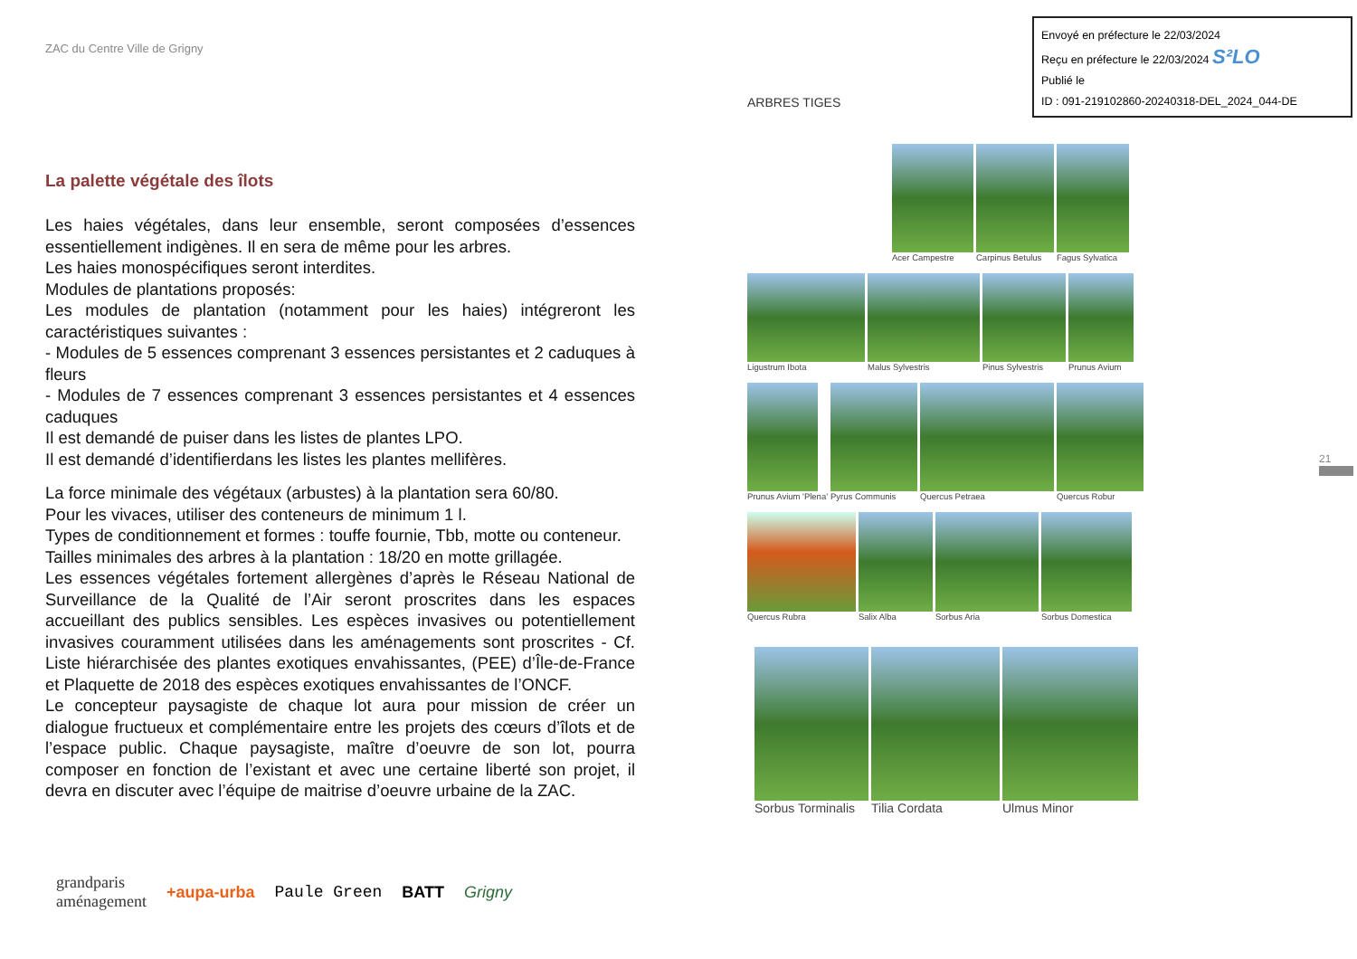ZAC du Centre Ville de Grigny
La palette végétale des îlots
Les haies végétales, dans leur ensemble, seront composées d’essences essentiellement indigènes. Il en sera de même pour les arbres.
Les haies monospécifiques seront interdites.
Modules de plantations proposés:
Les modules de plantation (notamment pour les haies) intégreront les caractéristiques suivantes :
- Modules de 5 essences comprenant 3 essences persistantes et 2 caduques à fleurs
- Modules de 7 essences comprenant 3 essences persistantes et 4 essences caduques
Il est demandé de puiser dans les listes de plantes LPO.
Il est demandé d’identifierdans les listes les plantes mellifères.
La force minimale des végétaux (arbustes) à la plantation sera 60/80.
Pour les vivaces, utiliser des conteneurs de minimum 1 l.
Types de conditionnement et formes : touffe fournie, Tbb, motte ou conteneur.
Tailles minimales des arbres à la plantation : 18/20 en motte grillagée.
Les essences végétales fortement allergènes d’après le Réseau National de Surveillance de la Qualité de l’Air seront proscrites dans les espaces accueillant des publics sensibles. Les espèces invasives ou potentiellement invasives couramment utilisées dans les aménagements sont proscrites - Cf. Liste hiérarchisée des plantes exotiques envahissantes, (PEE) d’Île-de-France et Plaquette de 2018 des espèces exotiques envahissantes de l’ONCF.
Le concepteur paysagiste de chaque lot aura pour mission de créer un dialogue fructueux et complémentaire entre les projets des cœurs d’îlots et de l’espace public. Chaque paysagiste, maître d’oeuvre de son lot, pourra composer en fonction de l’existant et avec une certaine liberté son projet, il devra en discuter avec l’équipe de maitrise d’oeuvre urbaine de la ZAC.
grandparis
aménagement +aupa-urba Paule Green BATT Grigny
Envoyé en préfecture le 22/03/2024
Reçu en préfecture le 22/03/2024 S²LO
Publié le
ID : 091-219102860-20240318-DEL_2024_044-DE
ARBRES TIGES
Acer Campestre Carpinus Betulus Fagus Sylvatica
Ligustrum Ibota Malus Sylvestris Pinus Sylvestris Prunus Avium
Prunus Avium 'Plena' Pyrus Communis Quercus Petraea Quercus Robur
Quercus Rubra Salix Alba Sorbus Aria Sorbus Domestica
Sorbus Torminalis Tilia Cordata Ulmus Minor
21